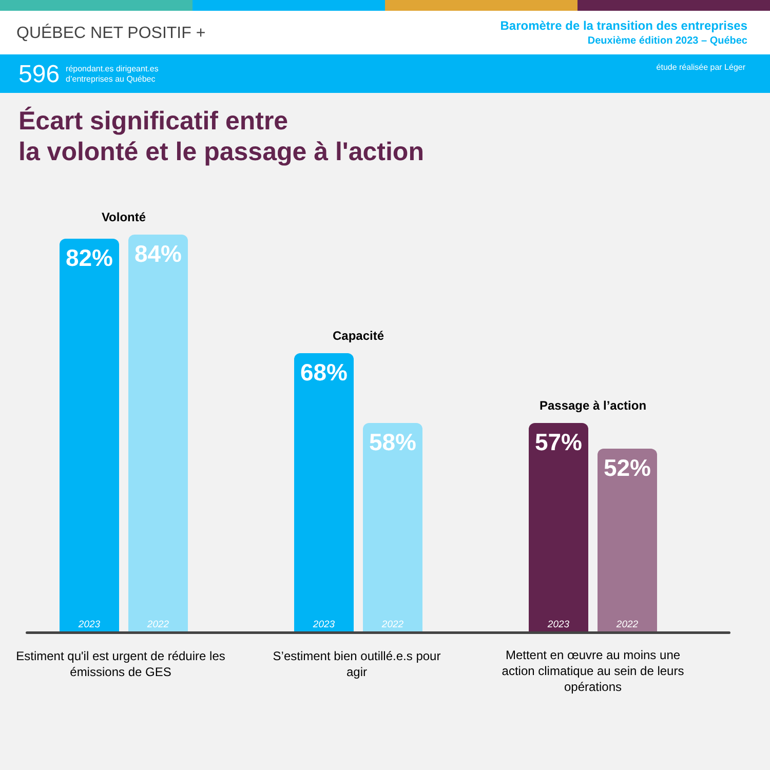QUÉBEC NET POSITIF +
Baromètre de la transition des entreprises
Deuxième édition 2023 – Québec
596 répondant.es dirigeant.es
d’entreprises au Québec
étude réalisée par Léger
Écart significatif entre
la volonté et le passage à l'action
Volonté
82%
2023
84%
2022
Capacité
68%
2023
58%
2022
Passage à l’action
57%
2023
52%
2022
Estiment qu'il est urgent de réduire les émissions de GES
S’estiment bien outillé.e.s pour agir
Mettent en œuvre au moins une action climatique au sein de leurs opérations